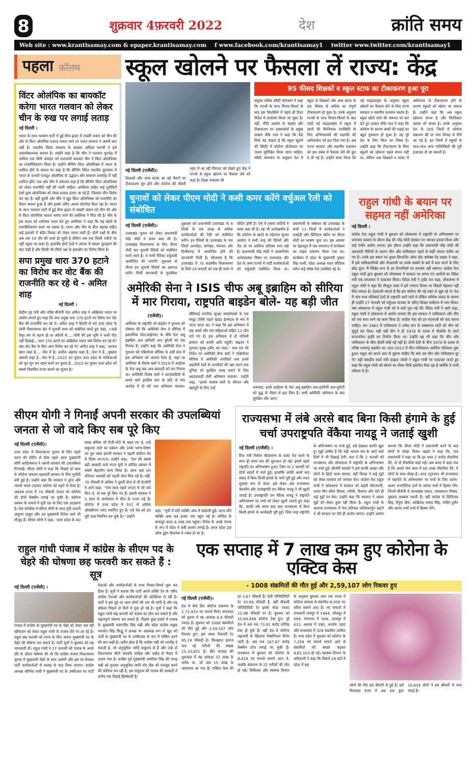8
शुक्रवार 4फ़रवरी 2022 देश
क्रांति समय
Web site : www.krantisamay.com & epaper.krantisamay.com f www.facebook.com/krantisamay1 twitter www.twitter.com/krantisamay1
पहला कॉलम
विंटर ओलंपिक का बायकॉट करेगा भारत गलवान को लेकर चीन के रुख पर लगाई लताड़
नई दिल्ली ।
भारत के साथ गलवान घाटी में हुई सैन्य झड़प में जख्मी जवान को चीन की ओर से विंटर ओलंपिक मशाल थमाए जाने पर भारत सरकार ने अपनी बात रखी है। भारतीय विदेश मंत्रालय के प्रवक्ता अरिंदम बागची ने इसे अफसोसजनक बताया है। उन्होंने कहा है कि चीन ने गलवान मुठभेड़ में शामिल एक चीनी कमांडर को मशालची बनाकर चीन ने विंटर ओलंपिक्स का राजनीतिकरण किया है। उन्होंने बीजिंग विंटर ओलंपिक्स में भारत के शामिल होने के सवाल पर कहा है कि बीजिंग स्थित भारतीय दूतावास में भारत के प्रभारी राजदूत ओलंपिक के उद्घाटन और समापन समारोह में नहीं शामिल होंगे। एक ओर चीन ने लगातार कहा है कि बीजिंग विंटर ओलंपिक्स को लेकर राजनीति नहीं की जानी चाहिए। अमेरिका सहित कई युरोपिटी देशों द्वारा ओलंपिक्स को लेकर सवाल उठाए जा रहे हैं, जिसका चीन विरोध कर रहा है। वहीं दूसरी ओर चीन ने खुद विंटर ओलंपिक्स को राजनीति का मैदान बनाया हुआ है और इसके जरिए अपना प्रोपगेंडा फैला रहा है। भारत के साथ गलवान घाटी में हुई सैन्य झड़प में जख्मी जवान को चीन की ओर से विंटर ओलंपिक मशाल थमाए जाने की अमेरिका ने निंदा की है। चीन के इस कदम को शर्मनाक करार देते हुए अमेरिका ने कहा कि यह खेलों के राजनीतिकरण करने का प्रयास है। भारत और चीन के बीच लद्दाख सहित कई इलाकों में बॉर्डर विवाद को लेकर तनाव जारी है। दोनों पक्षों के बीच अब तक 14 दौर की वार्ता हो चुकी है लेकिन अब तक किसी नतीजे पर नहीं पहुंचा जा सका है। हालांकि दोनों देशों ने आपस में मसला सुलझाने की बात कही है और किसी भी तीसरे पक्ष के हस्तक्षेप का विरोध किया है।
सपा प्रमुख धारा 370 हटाने का विरोध कर वोट बैंक की राजनीति कर रहे थे - अमित शाह
नई दिल्ली ।
केंद्रीय गृह मंत्री और वरिष्ठ बीजेपी नेता अमित शाह ने अखिलेश यादव पर आरोप लगाते हुए कहा कि सपा प्रमुख धारा 370 हटाने का विरोध कर वोट बैंक की राजनीति कर रहे थे। अमित शाह ने दिल्ली से सटे उत्तर प्रदेश के लोनी विधानसभा क्षेत्र में चुनावी सभा को संबोधित करते हुए कहा, ÷चाहे तैमूर लंग से लड़ना हो या अंग्रेजों से.... लोनी की इस भूमि ने कभी पीठ नहीं दिखाई....धारा 370 हटाने का अखिलेश यादव क्यों विरोध कर रहे थे? क्या वोट बैंक के लिए आप विरोध कर रहे थे? अमित शाह ने कहा, 'आजम खान कहां है.... जेल में है। अतीक अहमद कहां है...जेल में है...मुख्तार अंसारी कहां है...जेल में है...2022 का चुनाव उत्तर प्रदेश के माफियाओं को चुन चुन कर खत्म करने का चुनाव है...2022 का चुनाव उत्तर प्रदेश को सबसे विकसित राज्य बनाने का चुनाव है।'
स्कूल खोलने पर फैसला लें राज्य: केंद्र
नई दिल्ली (एजेंसी)।
शिक्षकों और अन्य स्टाफ का बड़े पैमाने पर टीकाकरण पूरा होने और कोरोना की तीसरी लहर में आ रही गिरावट को देखते हुए केंद्र ने राज्यों से स्कूल खोलने पर फैसला लेने को कहा है। शिक्षा मंत्रालय की
95 फीसद शिक्षकों व स्कूल स्टाफ का टीकाकरण हुआ पूरा
संयुक्त सचिव स्वीटी चांगसान ने कहा कि राज्यों के साथ विचार-विमर्श के बाद इस सिलसिले में पहले ही दिशा निर्देश में संशोधन किया जा चुका है। वहीं, नीति आयोग के सदस्य और टीकाकरण पर टास्कफोर्स के प्रमुख डाक्टर वीके पाल ने कहा कि केंद्र सिर्फ यह चाहता है कि स्कूल खुलने की स्थिति में कोरोना प्रोटोकाल का पालन सुनिश्चित किया जाना चाहिए। स्वीटी चांगसान के अनुसार देश में स्कूल के शिक्षकों और अन्य स्टाफ के 95 फीसद से अधिक का संपूर्ण टीकाकरण हो चुका है। उनके अनुसार राज्यों के साथ विचार-विमर्श के बाद जारी नई गाइडलाइंस में स्कूल में छात्रों की फिजिकल उपस्थिति के लिए अभिभावकों की सहमति की अनिवार्यता को हटा दिया गया है। अब राज्य सरकार और स्थानीय प्रशासन को इस संबंध में फैसला लेने की छूट दे दी गई है। उन्होंने साफ किया कि नई गाइडलाइंस के अनुसार स्कूल खोलने का फैसला लेने के लिए राज्य सरकार व स्थानीय प्रशासन स्वतंत्र हैं। स्कूल खोले जाने की जरूरत पर बल देते हुए डाक्टर वीके पाल ने कहा कि कोरोना के कारण बच्चों की पढ़ाई का बहुत नुकसान हो चुका है। यह पूरे देश के लिए चिंता का विषय है। उन्होंने कहा कि टीकाकरण के बिना स्कूलों को खोलना पहले संभव नहीं था, लेकिन अब शिक्षकों व स्टाफ में अधिकांश के टीकाकरण होने के कारण स्कूलों को खोला जा सकता है। उन्होंने कहा कि अब स्कूल खोलना संभव है और फिजिकल क्लास भी संभव है। उनके अनुसार देश के 265 जिलों में कोरोना संक्रमण की दर पांच फीसद से नीचे आ गई है, इन जिलों में स्कूलों के साथ-साथ अन्य गतिविधियों की पूरी इजाजत दी जा सकती है।
चुनावों को लेकर पीएम मोदी ने कसी कमर करेंगे वर्चुअल रैली को संबोधित
नई दिल्ली (एजेंसी)।
उत्तराखंड चुनाव को लेकर प्रधानमंत्री नरेंद्र मोदी ने कमर कस ली है। उत्तराखंड विधानसभा के लिए पीएम मोदी चार चुनावी रैलियों को संबोधित करने वाले हैं। ये सभी रैलियां वर्चुअली आयोजित की जाएंगी। शुक्रवार से पीएम इन चुनावी रैलियों का आगाज करेंगे। मिली जानकारी के मुताबिक शुक्रवार को प्रधानमंत्री उत्तराखंड के 4 जिलों के एक लाख से अधिक कार्यकर्ताओं की रैली को संबोधित करेंगे। इन रैलियों के उत्तराखंड के चार जिलों अल्मोड़ा, बागेश्वर, चंपावत और पिथौरागढ़ में आयोजित होने की जानकारी मिली है। गौरतलब है कि उत्तराखंड में 70 सदस्यीय विधानसभा के लिये 14 फरवरी को एक ही चरण में वोटिंग होनी है। ऐसे में तमाम पार्टियों ने कमर कस ली है। यह भी उल्लेखनीय है कि कोरोना के खतरे के मद्देनजर चुनाव आयोग ने सभी तरह की रैलियों और रोड शो पर आंशिक प्रतिबंध लगा रखे हैं। प्रधानमंत्री नरेंद्र मोदी ने आत्मनिर्भर अर्थव्यवस्था विषय पर उत्तराखंड और देश के अन्य राज्यों में पार्टी कार्यकर्ताओं को वर्चुअली संबोधित किया था। प्रधानमंत्री के संबोधन को उत्तराखंड के सभी 13 जिलों में कार्यकर्ताओं ने एलईडी और डिजिटल स्क्रीन पर पीएम मोदी का भाषण सुना था। इस अवसर पर देहरादून में एक सभागार में कार्यक्रम का लाइव प्रसारण किया गया था। कार्यक्रम में प्रदेश के मुख्यमंत्री पुष्कर सिंह धामी, प्रदेश अध्यक्ष मदन कौशिक समेत कई वरिष्ठ नेता उपस्थित रहे थे।
अमेरिकी सेना ने ISIS चीफ अबू इब्राहिम को सीरिया में मार गिराया, राष्ट्रपति बाइडेन बोले- यह बड़ी जीत
(एजेंसी)।
अमेरिका के राष्ट्रपति जो बाइडेन ने गुरुवार को घोषणा की कि अमेरिकी सेना ने सीरिया में इस्लामिक स्टेट(आईएस) के शीर्ष नेता अबू इब्राहिम अल हाशिमी अल कुरैशी को मार गिराया है। उन्होंने कहा कि अमेरिकी सेना ने गुरुवार को पश्चिमोत्तर सीरिया के उसी प्रांत में इस अभियान को अंजाम दिया है, जहां पर अमेरिका के विशेष बलों ने 2019 में आईएस के नेता अबू बक्र अल-बगदादी को मार गिराया था। अमेरिकी विशेष बलों ने आतंकादियों के कब्जे वाले इदलिब प्रांत के छोटे से गांव अतमेह में दो घंटे तक अभियान चलाया। सीरियाई नागरिक सुरक्षा स्वयंसेवकों के एक समूह (जिसे पहले व्हाइट हेल्मेट्स के रूप में जाना जाता था) ने कहा कि इस अभियान में छह बच्चों और चार महिलाओं सहित 13 लोग मारे गए हैं। इस अभियान में दो मंजिली इमारत को काफी क्षति पहुंची। बाइडन ने गुरुवार सुबह ट्वीट कर कहा,'' कल रात मेरे निर्देश पर अमेरिकी सैन्य बलों ने पश्चिमोत्तर सीरिया में अमेरिकी नागरिकों तथा हमारे सहयोगी देशों के नागरिकों की रक्षा करने तथा दुनिया को सुरक्षित जगह बनाने के लिए आतंकवादी रोधी अभियान चलाया।' उन्होंने कहा, ''हमारे सशस्त्र बलों के कौशल और बहादुरी के लिए उन्हें
धन्यवाद, हमने आईएस के नेता अबू इब्राहिम अल-हाशिमी अल-कुरैशी को युद्ध के मैदान से हटा दिया है। सभी अमेरिकी अभियान के बाद सुरक्षित लौट आए।'
राहुल गांधी के बयान पर सहमत नहीं अमेरिका
नई दिल्ली ।
कांग्रेस नेता राहुल गांधी ने बुधवार को लोकसभा में राष्ट्रपति के अभिभाषण पर धन्यवाद प्रस्ताव के दौरान केंद्र की नरेंद्र मोदी सरकार पर जमकर हमला किया और कई गंभीर आरोप लगाए। इस दौरान उन्होंने कहा कि प्रधानमंत्री नरेंद्र मोदी की अप्रभावी नीतियों के कारण चीन और पाकिस्तान पहले से कहीं ज्यादा करीब आ गए हैं। उनके इस बयान पर यूएस डिपार्टमेंट ऑफ स्टेट स्पॉक्स नेड प्राइस ने कहा, मैं इसे पाकिस्तानियों और पीआरसी पर उनके संबंधों के बारे में बात करने के लिए छोड़ दूंगा। मैं निश्चित रूप से उन टिप्पणियों का समर्थन नहीं करूंगा। कांग्रेस नेता राहुल गांधी द्वारा बुधवार को लोकसभा में सरकार पर लगाए गए आरोपों का विदेश मंत्री एस.जयशंकर ने पलटवार किया। विदेश मंत्री ने ट्वीट कर कहा, लोकसभा में राहुल गांधी ने कहा कि मौजूदा वक्त में हमें गणतंत्र दिवस पर विदेशी मेहमान नहीं मिल सकता है। देशवासी जानते हैं कि हम कोरोना की नई लहर से जूझ रहे थे। देश में पांच मध्य एशियाई देशों के राष्ट्रपति आने वाले थे लेकिन कोरोना संकट के कारण ही उन्होंने 27 जनवरी को वर्चुअल माध्यम के जरिए शिखर सम्मेलन में भाग लिया। क्या लोकसभा में राहुल गांधी को ये बातें भूल गई थीं। विदेश मंत्री ने आगे कहा, राहुल गांधी ने लोकसभा में आरोप लगाया कि इस सरकार ने पाकिस्तान और चीन को एक साथ लाने का काम किया है। कांग्रेस नेता को इन घटनाओं को याद करना चाहिए। सन 1963 में पाकिस्तान ने अवैध रूप से शक्सगाम घाटी को चीन को सुपुर्द कर दिया। यही नहीं चीन ने ही 1970 के दशक में पीओके के रास्ते काराकोरम हाईवे का निर्माण किया था। उन्होंने यह भी कहा कि चीन और पाकिस्तान के बीच दोस्ती कोई नई नहीं है। दोनों देशों के बीच 1970 के दशक से घनिष्ठ परमाणु सहयोग था। साल 2013 में चीन-पाकिस्तान आर्थिक गलियारा शुरू हुआ। राहुल को अपने आप से पूछना चाहिए कि क्या तब चीन और पाकिस्तान दूर थे? वहीं संसदीय कार्य मंत्री प्रल्हाद जोशी ने राहुल गांधी पर पलटवार करते हुए कहा कि राहुल गांधी को बोलने का मौका सिर्फ इसलिए मिल रहा है क्योंकि वे गांधी परिवार से हैं।
सीएम योगी ने गिनाईं अपनी सरकार की उपलब्धियां जनता से जो वादे किए सब पूरे किए
नई दिल्ली (एजेंसी)।
उत्तर प्रदेश में विधानसभा चुनाव के लिए पहले चरण की वोटिंग से ठीक पहले आज मुख्यमंत्री योगी आदित्यनाथ ने अपनी सरकार की उपलब्धियां गिनवाईं। सीएम योगी ने कहा कि पिछले दो साल से कोरोना वायरस महामारी सरकार के लिए चुनौती बनी हुई है। उन्होंने कहा कि सरकार ने तुरंत और जरूरी कदम उठाकर कोरोना को बढ़ने से रोका है। अबतक राज्य में 70 फीसदी जनता को कोरोना की दोनों वैक्सीन लगाई जा चुकी हैं। कोरोना प्रबंधन के मामले में यूपी देश के लिए एक उदाहरण है। प्रेस कॉन्फ्रेंस में सीएम योगी के साथ यूपी प्रभारी अनुराग ठाकुर और उप मुख्यमंत्री दिनेश शर्मा भी मौजूद हैं। सीएम योगी ने कहा, 'उत्तर प्रदेश के 40 लाख श्रमिक जो रोजी-रोटी के बाहर गए थे, उन्हें सकुशल लाने का प्रबंधन और उनके भरण-पोषण का पूरा ध्यान हमारी सरकार ने पहली कोरोना वेव में किया था।%% उन्होंने कहा, ''देश की सबसे बड़ी आबादी वाले राज्य यूपी ने कोविड प्रबंधन में सबसे बेहतरीन काम किया है। आज यहां शत प्रतिशत आबादी को पहली डोज मिल गई है। वहीं, 70 फीसदी से अधिक ने दूसरी डोज ले ली है।योगी ने आगे कहा, ''पांच साल पहले जनता से जो वादे किए थे, वो सब पूरे किए गए हैं। हमारी सरकार ने 5 साल के कार्यकाल में मील के पत्थर गढ़े हैं। कोरोना में उत्तर प्रदेश में 551 से अधिक ऑक्सीजन प्लांट स्थापित हुए हैं। थर्ड वेव को हम पूरी तरह नियंत्रित कर चुके हैं।'' उन्होंने
कहा, ''यूपी में प्रति व्यक्ति आय में बढ़ोतरी हुई। आज प्रति व्यक्ति आय 94 हजार तक पहुंच गई है। कोविड के बावजूद बजट 6 लाख तक पहुंचा। निवेश के अच्छे गंतव्य के रूप में प्रदेश ने लंबी छलांग लगाई है। आज प्रदेश इज़ ऑफ डूइंग बिजनेस में नम्बर दो पर है।
राज्यसभा में लंबे अरसे बाद बिना किसी हंगामे के हुई चर्चा उपराष्ट्रपति वेंकैया नायडू ने जताई खुशी
नई दिल्ली (एजेंसी) ।
वित्त मंत्री निर्मला सीतारमण के बजट पेश करने के साथ ही बजट सत्र की शुरुआत हो गई। इससे पहले राष्ट्रपति का अभिभाषण हुआ। जिस पर 2 फरवरी को दोनों सदनों में चर्चा हुई। हालांकि काफी अरसे बाद संसद में बिना किसी हंगामे के चर्चा पूरी हुई और सदन सुचारू रूप से चला। इसे लेकर अब राज्यसभा चेयरमैन और उपराष्ट्रपति एम वेंकैया नायडू ने भी खुशी जताई है। उपराष्ट्रपति एम वेंकैया नायडू ने राष्ट्रपति अभिभाषण पर चर्चा को लेकर खुशी जताते हुए कहा कि, काफी लंबे समय बाद कल राज्यसभा में बिना किसी हंगामे के कार्यवाही पूरी हुई। जिस तरह राष्ट्रपति के अभिभाषण पर चर्चा हुई, उसे देखकर काफी खुश हूं। मुझे उम्मीद है कि यही भावना सत्र के आने वाले दिनों में भी दिखाई देगी। बता दें कि 2 फरवरी को राज्यसभा और लोकसभा में राष्ट्रपति के अभिभाषण पर चर्चा हुई। बीजेपी सांसदों ने इसे काफी अच्छा और लोगों के हितों वाला बताया, वहीं विपक्ष ने कई मुद्दों को लेकर सरकार को जमकर घेरा। कांग्रेस नेता राहुल गांधी ने लोकसभा में सरकार को बढ़ती बेरोजगारी, भारत-चीन सीमा विवाद, गरीबी, किसान और ऐसे ही कई मुद्दों पर घेरा। उन्होंने कहा कि सरकार ने असल मुद्दों को लेकर कुछ नहीं किया है। राहुल गांधी के अलावा राज्यसभा में नेता प्रतिपक्ष मल्लिकार्जुन खड़गे ने भी सरकार पर ऐसे ही आरोप लगाए। उन्होंने आरोप लगाया कि पीएम मोदी ने प्रधानमंत्री बनने के बाद लोगों से धोखा किया। खड़गे ने कहा कि, जब प्रधानमंत्री ने कहा था कि हर साल 2 करोड़ नौकरियां देंगे, तो वो नौकरियां कहां गईं? अब बजट में कहा गया है कि अगले पांच साल में 60 लाख नौकरियां देंगे, ये लोगों के साथ धोखा है। आज (गुरुवार) भी राज्यसभा में राष्ट्रपति के अभिभाषण पर चर्चा के लिए अलग-अलग राजनीतिक दलों के सांसद चर्चा में हिस्सा लेंगे। जिनमें बीजेपी से कामाख्या प्रसाद, जयप्रकाश निषाद, मुख्तार अब्बास नकवी हैं। वहीं कांग्रेस से दिग्विजय सिंह, रिपुण बोरा, अखिलेश प्रसाद सिंह, नासिर हुसैन और आनंद शर्मा चर्चा में हिस्सा लेंगे।
राहुल गांधी पंजाब में कांग्रेस के सीएम पद के चेहरे की घोषणा छह फरवरी कर सकते हैं : सूत्र
नई दिल्ली (एजेंसी) ।
पंजाब में कांग्रेस के मुख्यमंत्री पद के चेहरे को लेकर चल रही खींचतान को लेकर राहुल गांधी के पंजाब दौरे पर आ रहे है। राहुल छह फरवरी को राज्य के लिए अपना मुख्यमंत्री पद के चेहरे की घोषणा कर सकते है। पार्टी सूत्रों ने बुधवार को यह जानकारी दी। राहुल गांधी ने 27 जनवरी को पंजाब के अपने दौरे के दौरान घोषणा की थी कि कांग्रेस पंजाब विधानसभा चुनाव में मुख्यमंत्री चेहरे के साथ उतरेगी और इस पर फैसला पार्टी कार्यकर्ताओं से सलाह के बाद लिया जाएगा। कांग्रेस अध्यक्ष सोनिया गांधी ने मुख्यमंत्री पद के उम्मीदवार पर पार्टी नेताओं और कार्यकर्ताओं के साथ विचार-विमर्श शुरू कर दिया है। सूत्रों ने बताया कि पार्टी अपने शक्ति ऐप के जरिए कांग्रेस नेताओं और कार्यकर्ताओं की प्रतिक्रिया ले रही है। पार्टी ने इस मुद्दे पर आम लोगों की राय भी मांगी है और यह प्रक्रिया पिछले दो दिनों में शुरू हो गई है। सूत्रों ने कहा कि राहुल गांधी छह फरवरी को पंजाब का दौरा कर सकते हैं और महत्वपूर्ण घोषणा कर सकते हैं। पिछले कुछ हफ्तों में पंजाब के मुख्यमंत्री चरणजीत सिंह चन्नी और प्रदेश कांग्रेस प्रमुख नवजोत सिंह सिद्धू ने प्रत्यक्ष या अप्रत्यक्ष रूप से खुद को पार्टी के मुख्यमंत्री पद के उम्मीदवार के रूप में घोषित करने की बात कही है। प्रतीत होता है कि कांग्रेस चन्नी को तरजीह दे सकती है, जो अनुसूचित जाति समुदाय से हैं और उन्हें दो विधानसभा सीटों चमकौर साहिब और भदौड़ से मैदान में उतारा गया है। कांग्रेस पूर्व मुख्यमंत्री अमरिंदर सिंह की जगह चन्नी को चुनकर अनुसूचित जाति वोट बैंक को मजबूत करने की कोशिश कर रही है, इस समुदाय की पंजाब की आबादी में करीब एक तिहाई हिस्सेदारी है।
एक सप्ताह में 7 लाख कम हुए कोरोना के एक्टिव केस
- 1008 संक्रमितों की मौत हुई और 2,59,107 लोग रिकवर हुए
नई दिल्ली (एजेंसी)।
देश में बीते दिन कोरोना संक्रमण के 1,72,433 नए मामले मिले। मंगलवार को तुलना में यह आंकड़ा 6.8 फीसदी ज्यादा है। बुधवार को 1008 संक्रमितों की मौत हुई और 2,59,107 लोग रिकवर हुए। इस समय रिकवरी रेट 95.14 फीसदी है। फिलहाल इलाज करा रहे मरीजों की संख्या 15,33,921 है। बीते सप्ताह की शुरुआत में यह आंकड़ा 22 लाख के करीब था, जो अब 15 लाख के आसपास आ गया है। एक्टिव केस की दर 3.67 फीसदी है। डेली पॉजिटिविटी रेट 10.99 फीसदी है, वहीं वीकली पॉजिटिविटी रेट इससे थोड़ा ज्यादा 12.98 फीसदी पर है। बुधवार को 15,69,449 कोरोना टेस्ट हुए। पूरे देश में अब तक 73.41 करोड़ कोविड टेस्ट हो चुके हैं। वहीं देश में कोरोना महामारी के खिलाफ वैक्सीनेशन कैंपेन जारी है। अब तक 167.87 करोड़ वैक्सीन डोज लगाई जा चुकी हैं। राजस्थान में बुधवार को कोरोना के 8,428 नए मामले सामने आए थे, जबकि संक्रमण से 22 मरीजों की मौत हो गई। चिकित्सा और स्वास्थ्य विभाग के अनुसार बुधवार शाम तक राज्य में कोरोना वायरस से संक्रमित 8,428 नए मरीज सामने आए हैं। नए मामलों में राजधानी जयपुर में 1944, जोधपुर में 599, गंगानगर में 509, उदयपुर में 433, अलवर में 390, अजमेर 380 और राजसमंद में 328 संक्रमित शामिल हैं। मध्य प्रदेश में बुधवार को कोरोना के 7,359 नए मामले सामने आने से संक्रमितों की संख्या बढ़कर 9,81,103 हो गई। स्वास्थ्य विभाग के अधिकारी ने कहा कि पिछले 24 घंटों में प्रदेश में छह
लोगों की मौत इस बीमारी से हुई है। इसे मिलाकर राज्य में अब तक कुल 10,624 लोगों ने इस बीमारी से जान गंवाई है।